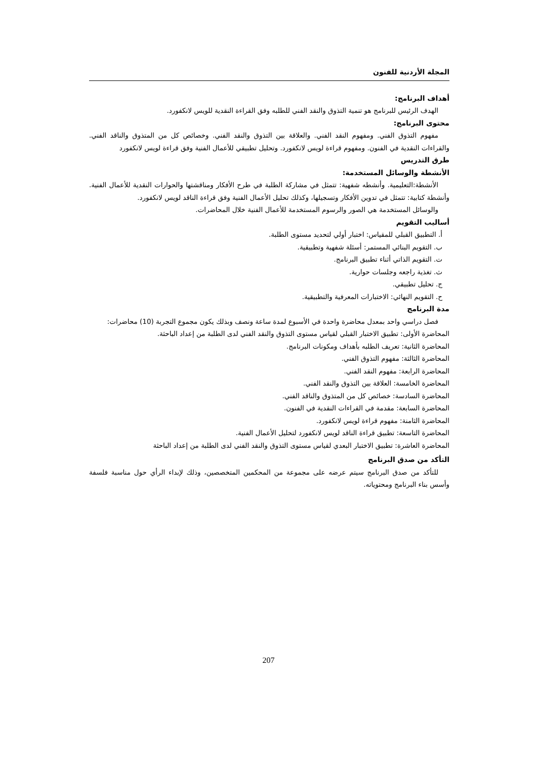المجلة الأردنية للفنون
أهداف البرنامج:
الهدف الرئيس للبرنامج هو تنمية التذوق والنقد الفني للطلبه وفق القراءة النقدية للويس لانكفورد.
محتوى البرنامج:
مفهوم التذوق الفني. ومفهوم النقد الفني. والعلاقة بين التذوق والنقد الفني. وخصائص كل من المتذوق والناقد الفني. والقراءات النقدية في الفنون. ومفهوم قراءة لويس لانكفورد. وتحليل تطبيقي للأعمال الفنية وفق قراءة لويس لانكفورد
طرق التدريس
الأنشطة والوسائل المستخدمة:
الأنشطة:التعليمية. وأنشطه شفهية: تتمثل في مشاركة الطلبة في طرح الأفكار ومناقشتها والحوارات النقدية للأعمال الفنية. وأنشطة كتابية: تتمثل في تدوين الأفكار وتسجيلها، وكذلك تحليل الأعمال الفنية وفق قراءة الناقد لويس لانكفورد.
والوسائل المستخدمة هي الصور والرسوم المستخدمة للأعمال الفنية خلال المحاضرات.
أساليب التقويم
أ. التطبيق القبلي للمقياس: اختبار أولي لتحديد مستوى الطلبة.
ب. التقويم البنائي المستمر: أسئلة شفهية وتطبيقية.
ت. التقويم الذاتي أثناء تطبيق البرنامج.
ث. تغذية راجعه وجلسات حوارية.
ج. تحليل تطبيقي.
ح. التقويم النهائي: الاختبارات المعرفية والتطبيقية.
مدة البرنامج
فصل دراسي واحد بمعدل محاضرة واحدة في الأسبوع لمدة ساعة ونصف وبذلك يكون مجموع التجربة (10) محاضرات:
المحاضرة الأولى: تطبيق الاختبار القبلي لقياس مستوى التذوق والنقد الفني لدى الطلبة من إعداد الباحثة.
المحاضرة الثانية: تعريف الطلبه بأهداف ومكونات البرنامج.
المحاضرة الثالثة: مفهوم التذوق الفني.
المحاضرة الرابعة: مفهوم النقد الفني.
المحاضرة الخامسة: العلاقة بين التذوق والنقد الفني.
المحاضرة السادسة: خصائص كل من المتذوق والناقد الفني.
المحاضرة السابعة: مقدمة في القراءات النقدية في الفنون.
المحاضرة الثامنة: مفهوم قراءة لويس لانكفورد.
المحاضرة التاسعة: تطبيق قراءة الناقد لويس لانكفورد لتحليل الأعمال الفنية.
المحاضرة العاشرة: تطبيق الاختبار البعدي لقياس مستوى التذوق والنقد الفني لدى الطلبة من إعداد الباحثة
التأكد من صدق البرنامج
للتأكد من صدق البرنامج سيتم عرضه على مجموعة من المحكمين المتخصصين، وذلك لإبداء الرأي حول مناسبة فلسفة وأسس بناء البرنامج ومحتوياته.
207